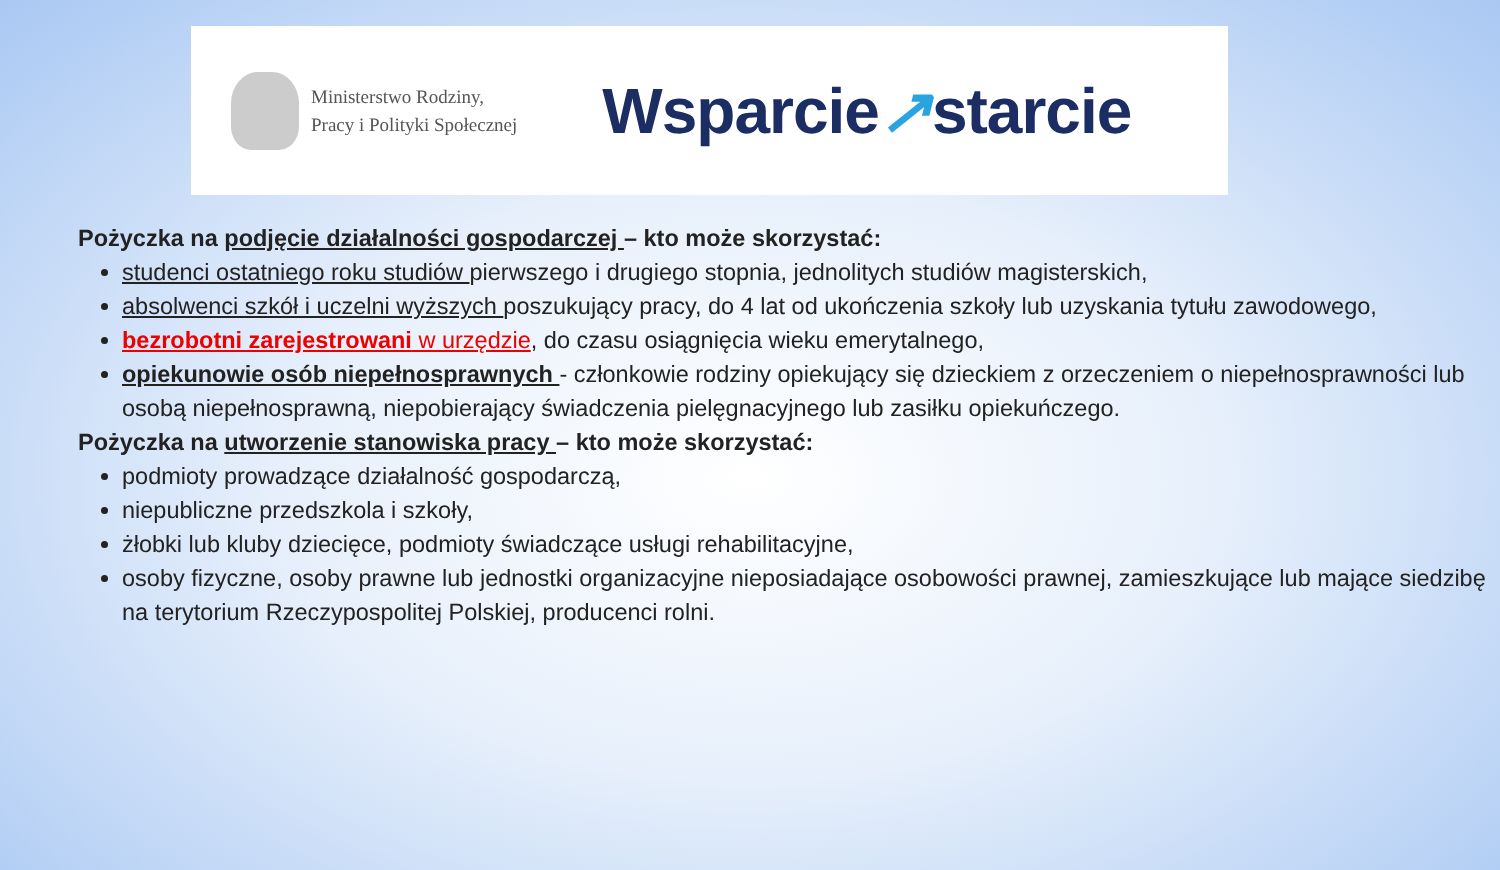Ministerstwo Rodziny,
Pracy i Polityki Społecznej
Wsparcie↗starcie
Pożyczka na podjęcie działalności gospodarczej – kto może skorzystać:
studenci ostatniego roku studiów pierwszego i drugiego stopnia, jednolitych studiów magisterskich,
absolwenci szkół i uczelni wyższych poszukujący pracy, do 4 lat od ukończenia szkoły lub uzyskania tytułu zawodowego,
bezrobotni zarejestrowani w urzędzie, do czasu osiągnięcia wieku emerytalnego,
opiekunowie osób niepełnosprawnych - członkowie rodziny opiekujący się dzieckiem z orzeczeniem o niepełnosprawności lub osobą niepełnosprawną, niepobierający świadczenia pielęgnacyjnego lub zasiłku opiekuńczego.
Pożyczka na utworzenie stanowiska pracy – kto może skorzystać:
podmioty prowadzące działalność gospodarczą,
niepubliczne przedszkola i szkoły,
żłobki lub kluby dziecięce, podmioty świadczące usługi rehabilitacyjne,
osoby fizyczne, osoby prawne lub jednostki organizacyjne nieposiadające osobowości prawnej, zamieszkujące lub mające siedzibę na terytorium Rzeczypospolitej Polskiej, producenci rolni.